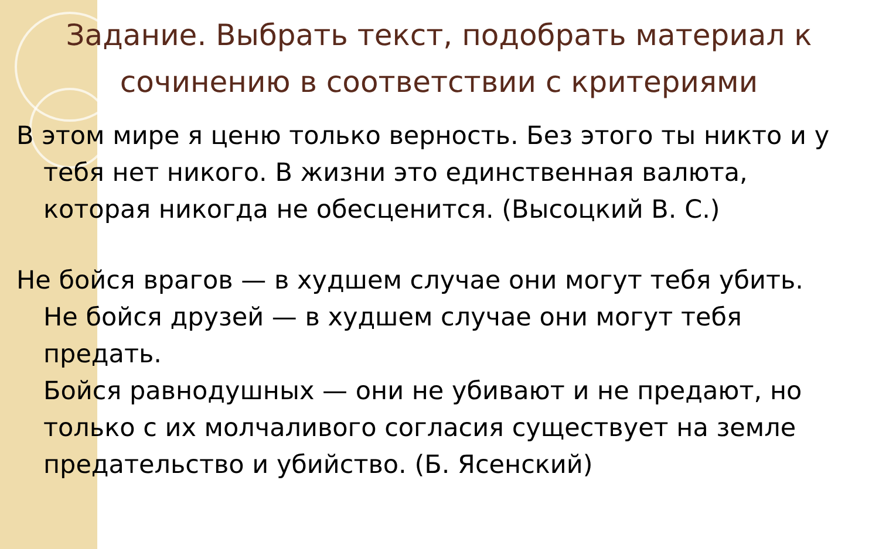Задание. Выбрать текст, подобрать материал к сочинению в соответствии с критериями
В этом мире я ценю только верность. Без этого ты никто и у тебя нет никого. В жизни это единственная валюта, которая никогда не обесценится. (Высоцкий В. С.)
Не бойся врагов — в худшем случае они могут тебя убить.
Не бойся друзей — в худшем случае они могут тебя предать.
Бойся равнодушных — они не убивают и не предают, но только с их молчаливого согласия существует на земле предательство и убийство. (Б. Ясенский)